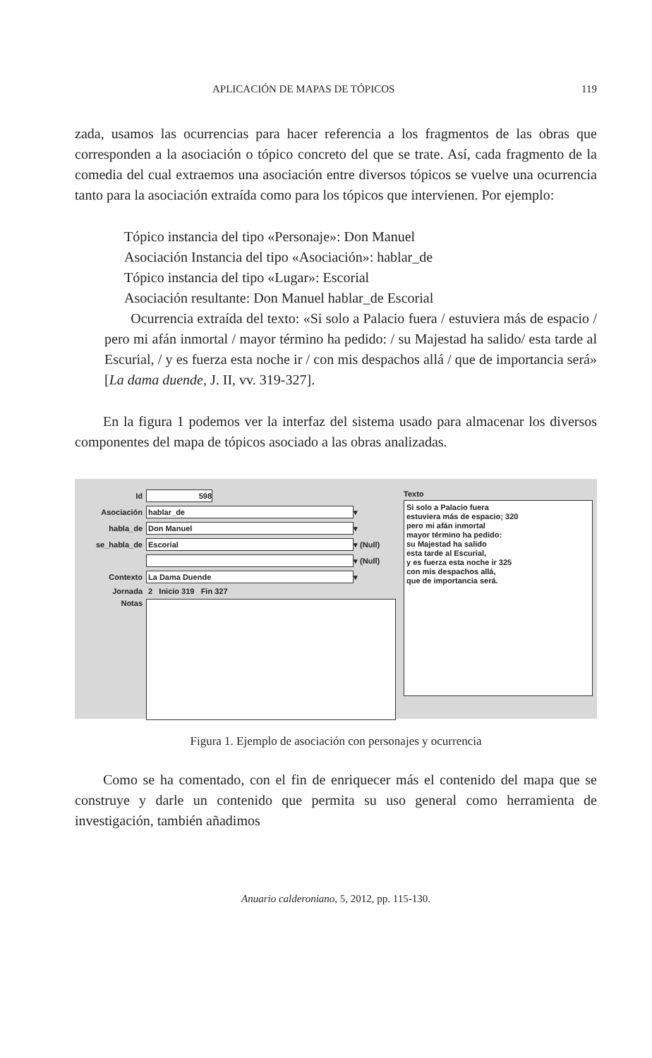APLICACIÓN DE MAPAS DE TÓPICOS 119
zada, usamos las ocurrencias para hacer referencia a los fragmentos de las obras que corresponden a la asociación o tópico concreto del que se trate. Así, cada fragmento de la comedia del cual extraemos una asociación entre diversos tópicos se vuelve una ocurrencia tanto para la asociación extraída como para los tópicos que intervienen. Por ejemplo:
Tópico instancia del tipo «Personaje»: Don Manuel
Asociación Instancia del tipo «Asociación»: hablar_de
Tópico instancia del tipo «Lugar»: Escorial
Asociación resultante: Don Manuel hablar_de Escorial
Ocurrencia extraída del texto: «Si solo a Palacio fuera / estuviera más de espacio / pero mi afán inmortal / mayor término ha pedido: / su Majestad ha salido/ esta tarde al Escurial, / y es fuerza esta noche ir / con mis despachos allá / que de importancia será» [La dama duende, J. II, vv. 319-327].
En la figura 1 podemos ver la interfaz del sistema usado para almacenar los diversos componentes del mapa de tópicos asociado a las obras analizadas.
Id 598
Asociación hablar_de ▾
habla_de Don Manuel ▾
se_habla_de Escorial ▾ (Null)
▾ (Null)
Contexto La Dama Duende ▾
Jornada 2 Inicio 319 Fin 327
Notas
Texto
Si solo a Palacio fuera
estuviera más de espacio; 320
pero mi afán inmortal
mayor término ha pedido:
su Majestad ha salido
esta tarde al Escurial,
y es fuerza esta noche ir 325
con mis despachos allá,
que de importancia será.
Figura 1. Ejemplo de asociación con personajes y ocurrencia
Como se ha comentado, con el fin de enriquecer más el contenido del mapa que se construye y darle un contenido que permita su uso general como herramienta de investigación, también añadimos
Anuario calderoniano, 5, 2012, pp. 115-130.